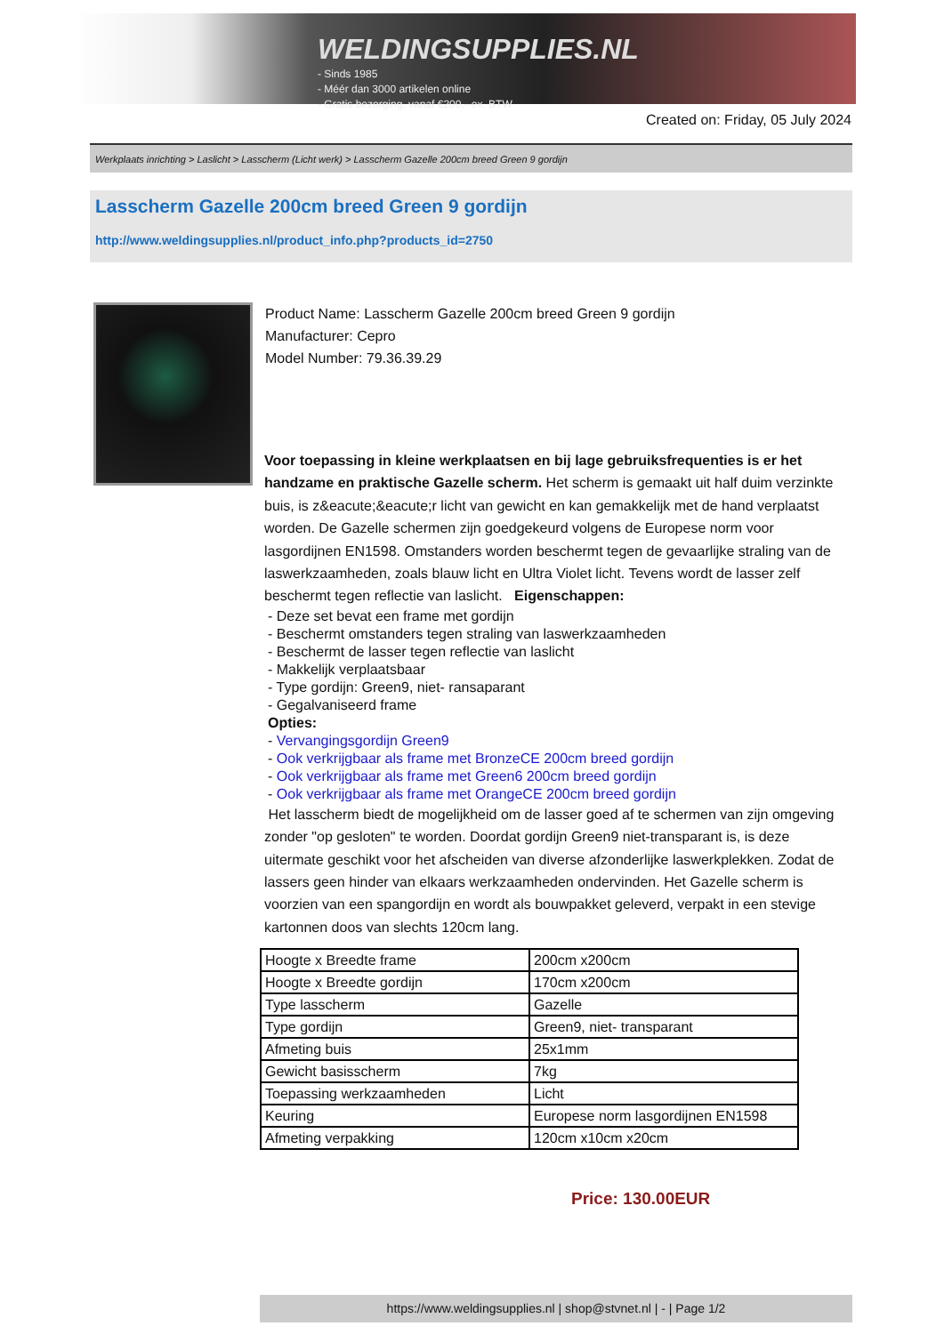WELDINGSUPPLIES.NL
- Sinds 1985
- Méér dan 3000 artikelen online
- Gratis bezorging, vanaf €200,--ex. BTW
Created on: Friday, 05 July 2024
Werkplaats inrichting > Laslicht > Lasscherm (Licht werk) > Lasscherm Gazelle 200cm breed Green 9 gordijn
Lasscherm Gazelle 200cm breed Green 9 gordijn
http://www.weldingsupplies.nl/product_info.php?products_id=2750
Product Name: Lasscherm Gazelle 200cm breed Green 9 gordijn
Manufacturer: Cepro
Model Number: 79.36.39.29
Voor toepassing in kleine werkplaatsen en bij lage gebruiksfrequenties is er het handzame en praktische Gazelle scherm. Het scherm is gemaakt uit half duim verzinkte buis, is z&eacute;&eacute;r licht van gewicht en kan gemakkelijk met de hand verplaatst worden. De Gazelle schermen zijn goedgekeurd volgens de Europese norm voor lasgordijnen EN1598. Omstanders worden beschermt tegen de gevaarlijke straling van de laswerkzaamheden, zoals blauw licht en Ultra Violet licht. Tevens wordt de lasser zelf beschermt tegen reflectie van laslicht. Eigenschappen:
- Deze set bevat een frame met gordijn
- Beschermt omstanders tegen straling van laswerkzaamheden
- Beschermt de lasser tegen reflectie van laslicht
- Makkelijk verplaatsbaar
- Type gordijn: Green9, niet- ransaparant
- Gegalvaniseerd frame
Opties:
- Vervangingsgordijn Green9
- Ook verkrijgbaar als frame met BronzeCE 200cm breed gordijn
- Ook verkrijgbaar als frame met Green6 200cm breed gordijn
- Ook verkrijgbaar als frame met OrangeCE 200cm breed gordijn
Het lasscherm biedt de mogelijkheid om de lasser goed af te schermen van zijn omgeving zonder "op gesloten" te worden. Doordat gordijn Green9 niet-transparant is, is deze uitermate geschikt voor het afscheiden van diverse afzonderlijke laswerkplekken. Zodat de lassers geen hinder van elkaars werkzaamheden ondervinden. Het Gazelle scherm is voorzien van een spangordijn en wordt als bouwpakket geleverd, verpakt in een stevige kartonnen doos van slechts 120cm lang.
| Hoogte x Breedte frame | 200cm x200cm |
| Hoogte x Breedte gordijn | 170cm x200cm |
| Type lasscherm | Gazelle |
| Type gordijn | Green9, niet- transparant |
| Afmeting buis | 25x1mm |
| Gewicht basisscherm | 7kg |
| Toepassing werkzaamheden | Licht |
| Keuring | Europese norm lasgordijnen EN1598 |
| Afmeting verpakking | 120cm x10cm x20cm |
Price: 130.00EUR
https://www.weldingsupplies.nl | shop@stvnet.nl | - | Page 1/2